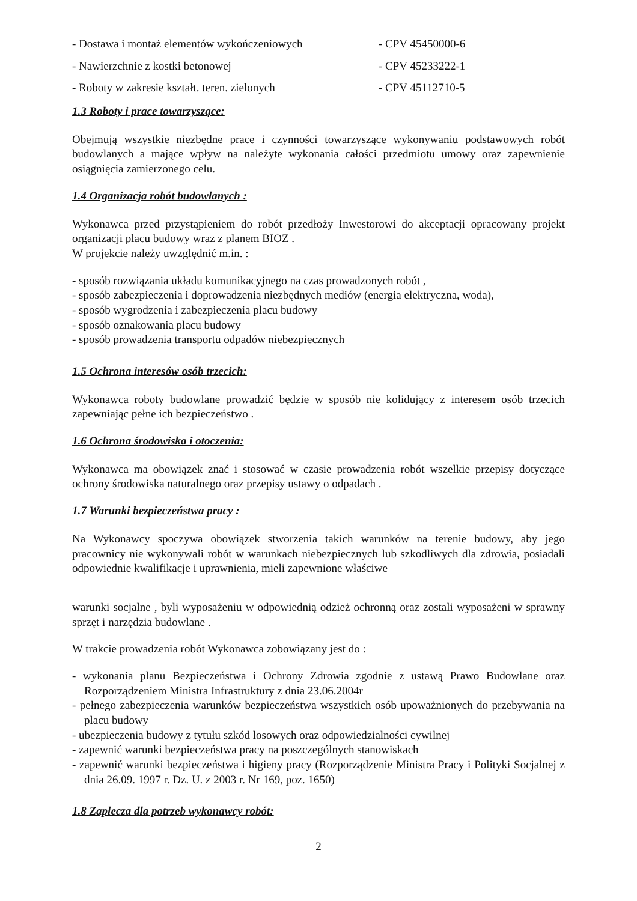- Dostawa i montaż elementów wykończeniowych - CPV 45450000-6
- Nawierzchnie z kostki betonowej - CPV 45233222-1
- Roboty w zakresie kształt. teren. zielonych - CPV 45112710-5
1.3 Roboty i prace towarzyszące:
Obejmują wszystkie niezbędne prace i czynności towarzyszące wykonywaniu podstawowych robót budowlanych a mające wpływ na należyte wykonania całości przedmiotu umowy oraz zapewnienie osiągnięcia zamierzonego celu.
1.4 Organizacja robót budowlanych :
Wykonawca przed przystąpieniem do robót przedłoży Inwestorowi do akceptacji opracowany projekt organizacji placu budowy wraz z planem BIOZ .
W projekcie należy uwzględnić m.in. :
- sposób rozwiązania układu komunikacyjnego na czas prowadzonych robót ,
- sposób zabezpieczenia i doprowadzenia niezbędnych mediów (energia elektryczna, woda),
- sposób wygrodzenia i zabezpieczenia placu budowy
- sposób oznakowania placu budowy
- sposób prowadzenia transportu odpadów niebezpiecznych
1.5 Ochrona interesów osób trzecich:
Wykonawca roboty budowlane prowadzić będzie w sposób nie kolidujący z interesem osób trzecich zapewniając pełne ich bezpieczeństwo .
1.6 Ochrona środowiska i otoczenia:
Wykonawca ma obowiązek znać i stosować w czasie prowadzenia robót wszelkie przepisy dotyczące ochrony środowiska naturalnego oraz przepisy ustawy o odpadach .
1.7 Warunki bezpieczeństwa pracy :
Na Wykonawcy spoczywa obowiązek stworzenia takich warunków na terenie budowy, aby jego pracownicy nie wykonywali robót w warunkach niebezpiecznych lub szkodliwych dla zdrowia, posiadali odpowiednie kwalifikacje i uprawnienia, mieli zapewnione właściwe
warunki socjalne , byli wyposażeniu w odpowiednią odzież ochronną oraz zostali wyposażeni w sprawny sprzęt i narzędzia budowlane .
W trakcie prowadzenia robót Wykonawca zobowiązany jest do :
- wykonania planu Bezpieczeństwa i Ochrony Zdrowia zgodnie z ustawą Prawo Budowlane oraz Rozporządzeniem Ministra Infrastruktury z dnia 23.06.2004r
- pełnego zabezpieczenia warunków bezpieczeństwa wszystkich osób upoważnionych do przebywania na placu budowy
- ubezpieczenia budowy z tytułu szkód losowych oraz odpowiedzialności cywilnej
- zapewnić warunki bezpieczeństwa pracy na poszczególnych stanowiskach
- zapewnić warunki bezpieczeństwa i higieny pracy (Rozporządzenie Ministra Pracy i Polityki Socjalnej z dnia 26.09. 1997 r. Dz. U. z 2003 r. Nr 169, poz. 1650)
1.8 Zaplecza dla potrzeb wykonawcy robót:
2